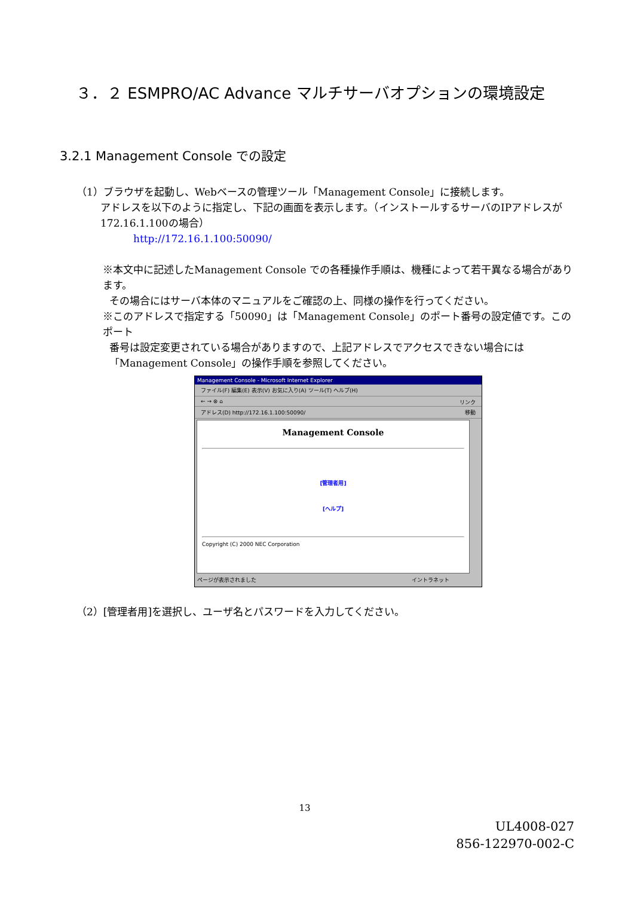３．２ ESMPRO/AC Advance マルチサーバオプションの環境設定
3.2.1 Management Console での設定
（1）ブラウザを起動し、Webベースの管理ツール「Management Console」に接続します。
アドレスを以下のように指定し、下記の画面を表示します。（インストールするサーバのIPアドレスが
172.16.1.100の場合）
http://172.16.1.100:50090/
※本文中に記述したManagement Console での各種操作手順は、機種によって若干異なる場合があります。
その場合にはサーバ本体のマニュアルをご確認の上、同様の操作を行ってください。
※このアドレスで指定する「50090」は「Management Console」のポート番号の設定値です。このポート
番号は設定変更されている場合がありますので、上記アドレスでアクセスできない場合には
「Management Console」の操作手順を参照してください。
Management Console - Microsoft Internet Explorer
ファイル(F) 編集(E) 表示(V) お気に入り(A) ツール(T) ヘルプ(H)
← → ⊗ ⌂ リンク
アドレス(D) http://172.16.1.100:50090/ 移動
Management Console
[管理者用]
[ヘルプ]
Copyright (C) 2000 NEC Corporation
ページが表示されました イントラネット
（2）[管理者用]を選択し、ユーザ名とパスワードを入力してください。
13
UL4008-027
856-122970-002-C